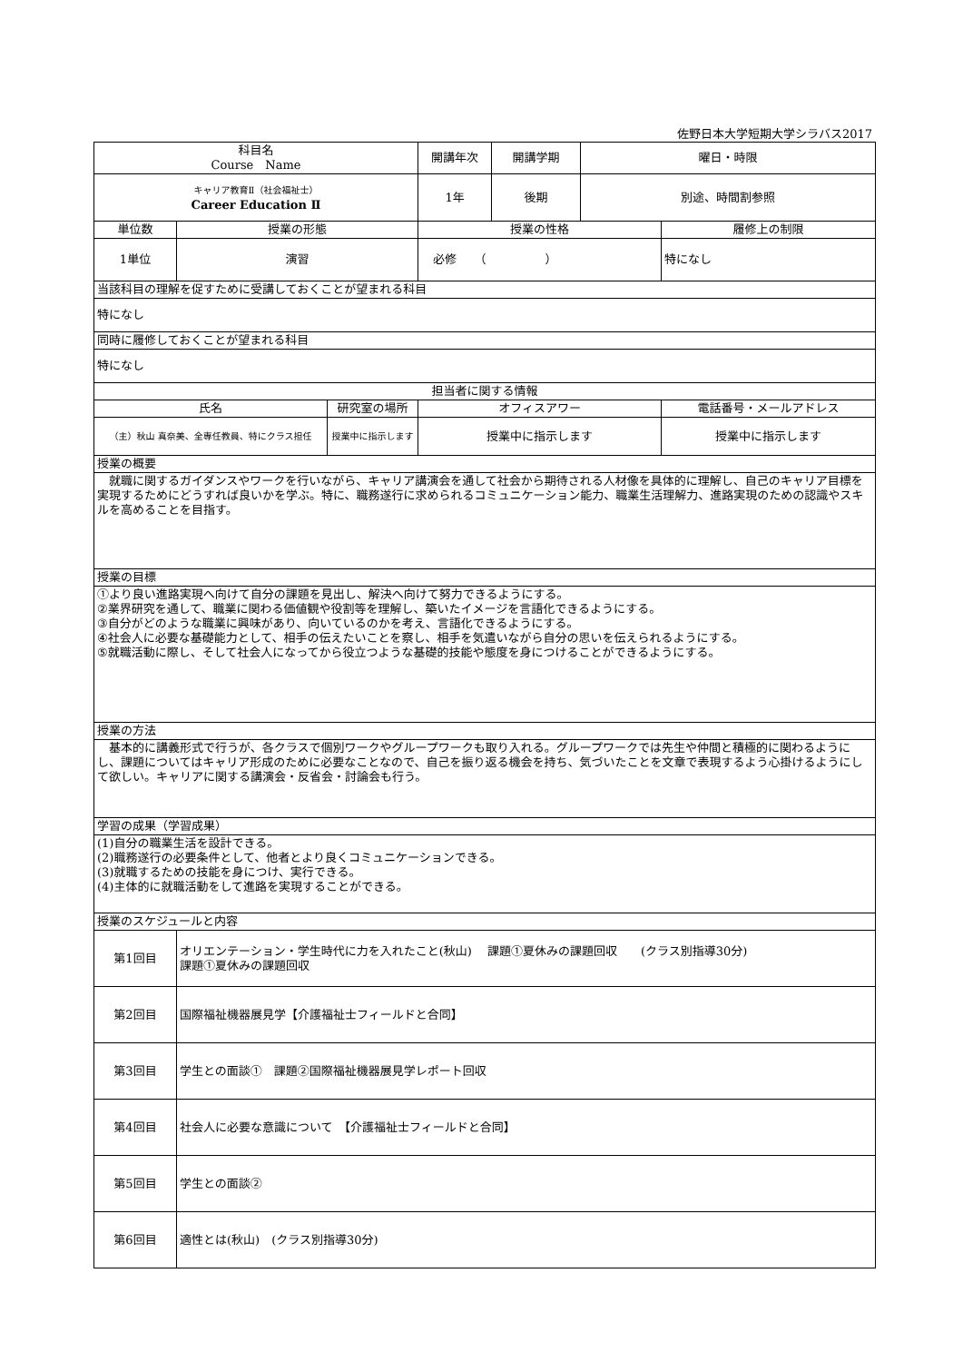佐野日本大学短期大学シラバス2017
| 科目名 Course Name | | | 開講年次 | 開講学期 | 曜日・時限 | |
| キャリア教育Ⅱ（社会福祉士） Career Education Ⅱ | | | 1年 | 後期 | 別途、時間割参照 | |
| 単位数 | 授業の形態 | | 授業の性格 | | | 履修上の制限 |
| 1単位 | 演習 | | 必修 （ ） | | | 特になし |
| 当該科目の理解を促すために受講しておくことが望まれる科目 | | | | | | |
| 特になし | | | | | | |
| 同時に履修しておくことが望まれる科目 | | | | | | |
| 特になし | | | | | | |
| 担当者に関する情報 | | | | | | |
| 氏名 | | 研究室の場所 | オフィスアワー | | | 電話番号・メールアドレス |
| （主）秋山 真奈美、全専任教員、特にクラス担任 | | 授業中に指示します | 授業中に指示します | | | 授業中に指示します |
| 授業の概要 | | | | | | |
| 就職に関するガイダンスやワークを行いながら、キャリア講演会を通して社会から期待される人材像を具体的に理解し、自己のキャリア目標を実現するためにどうすれば良いかを学ぶ。特に、職務遂行に求められるコミュニケーション能力、職業生活理解力、進路実現のための認識やスキルを高めることを目指す。 | | | | | | |
| 授業の目標 | | | | | | |
| ①より良い進路実現へ向けて自分の課題を見出し、解決へ向けて努力できるようにする。 ②業界研究を通して、職業に関わる価値観や役割等を理解し、築いたイメージを言語化できるようにする。 ③自分がどのような職業に興味があり、向いているのかを考え、言語化できるようにする。 ④社会人に必要な基礎能力として、相手の伝えたいことを察し、相手を気遣いながら自分の思いを伝えられるようにする。 ⑤就職活動に際し、そして社会人になってから役立つような基礎的技能や態度を身につけることができるようにする。 | | | | | | |
| 授業の方法 | | | | | | |
| 基本的に講義形式で行うが、各クラスで個別ワークやグループワークも取り入れる。グループワークでは先生や仲間と積極的に関わるようにし、課題についてはキャリア形成のために必要なことなので、自己を振り返る機会を持ち、気づいたことを文章で表現するよう心掛けるようにして欲しい。キャリアに関する講演会・反省会・討論会も行う。 | | | | | | |
| 学習の成果（学習成果） | | | | | | |
| (1)自分の職業生活を設計できる。 (2)職務遂行の必要条件として、他者とより良くコミュニケーションできる。 (3)就職するための技能を身につけ、実行できる。 (4)主体的に就職活動をして進路を実現することができる。 | | | | | | |
| 授業のスケジュールと内容 | | | | | | |
| 第1回目 | オリエンテーション・学生時代に力を入れたこと(秋山) 課題①夏休みの課題回収 (クラス別指導30分) 課題①夏休みの課題回収 | | | | | |
| 第2回目 | 国際福祉機器展見学【介護福祉士フィールドと合同】 | | | | | |
| 第3回目 | 学生との面談① 課題②国際福祉機器展見学レポート回収 | | | | | |
| 第4回目 | 社会人に必要な意識について 【介護福祉士フィールドと合同】 | | | | | |
| 第5回目 | 学生との面談② | | | | | |
| 第6回目 | 適性とは(秋山) (クラス別指導30分) | | | | | |